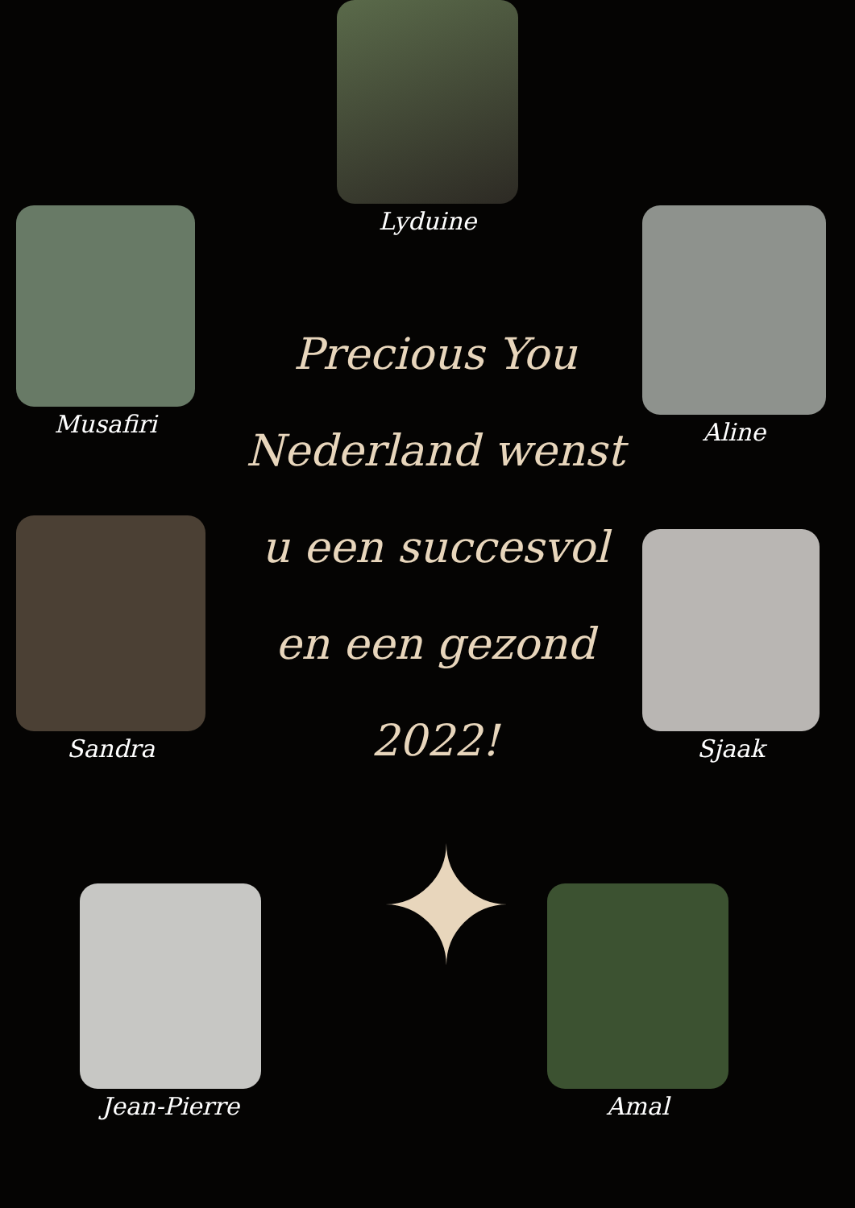Lyduine
Musafiri Aline
Precious You Nederland wenst u een succesvol en een gezond 2022!
Sandra
Sjaak
✦
Jean-Pierre Amal